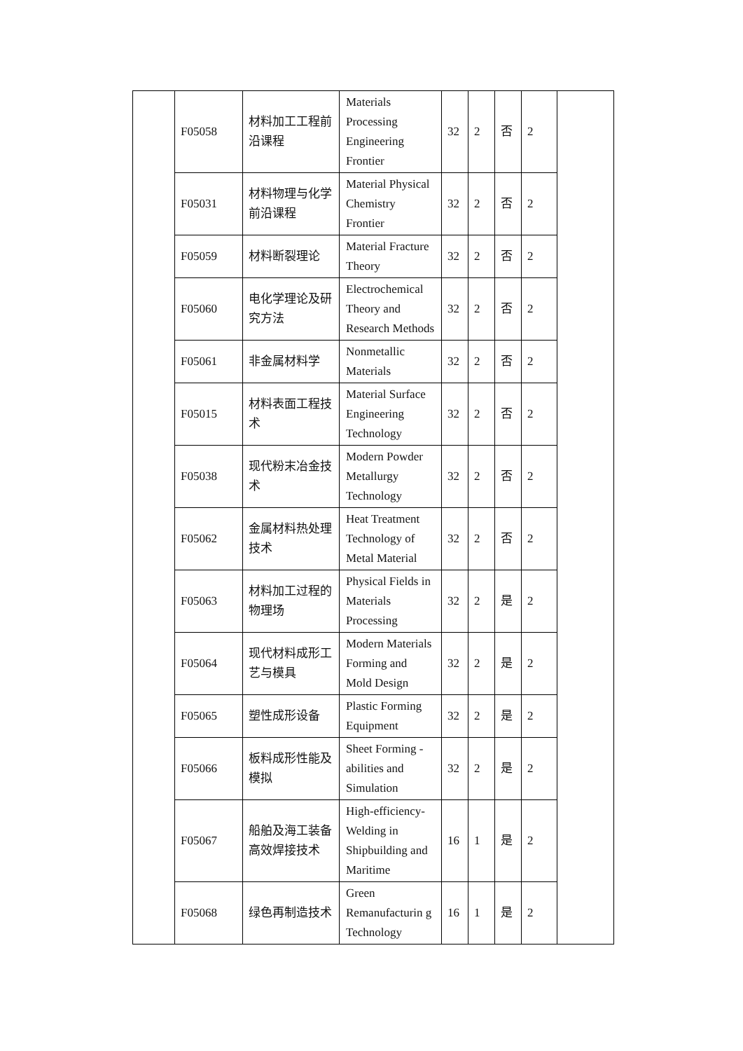| | F05058 | 材料加工工程前沿课程 | Materials Processing Engineering Frontier | 32 | 2 | 否 | 2 | |
| | F05031 | 材料物理与化学前沿课程 | Material Physical Chemistry Frontier | 32 | 2 | 否 | 2 | |
| | F05059 | 材料断裂理论 | Material Fracture Theory | 32 | 2 | 否 | 2 | |
| | F05060 | 电化学理论及研究方法 | Electrochemical Theory and Research Methods | 32 | 2 | 否 | 2 | |
| | F05061 | 非金属材料学 | Nonmetallic Materials | 32 | 2 | 否 | 2 | |
| | F05015 | 材料表面工程技术 | Material Surface Engineering Technology | 32 | 2 | 否 | 2 | |
| | F05038 | 现代粉末冶金技术 | Modern Powder Metallurgy Technology | 32 | 2 | 否 | 2 | |
| | F05062 | 金属材料热处理技术 | Heat Treatment Technology of Metal Material | 32 | 2 | 否 | 2 | |
| | F05063 | 材料加工过程的物理场 | Physical Fields in Materials Processing | 32 | 2 | 是 | 2 | |
| | F05064 | 现代材料成形工艺与模具 | Modern Materials Forming and Mold Design | 32 | 2 | 是 | 2 | |
| | F05065 | 塑性成形设备 | Plastic Forming Equipment | 32 | 2 | 是 | 2 | |
| | F05066 | 板料成形性能及模拟 | Sheet Forming -abilities and Simulation | 32 | 2 | 是 | 2 | |
| | F05067 | 船舶及海工装备高效焊接技术 | High-efficiency-Welding in Shipbuilding and Maritime | 16 | 1 | 是 | 2 | |
| | F05068 | 绿色再制造技术 | Green Remanufacturin g Technology | 16 | 1 | 是 | 2 | |